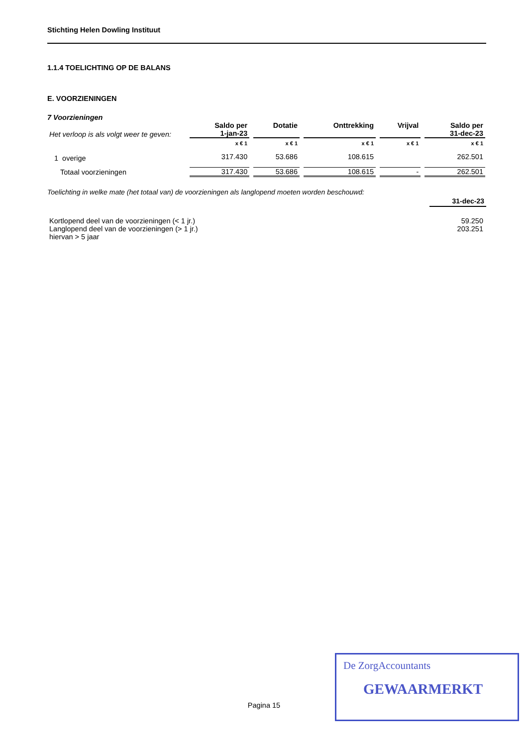Stichting Helen Dowling Instituut
1.1.4 TOELICHTING OP DE BALANS
E. VOORZIENINGEN
7 Voorzieningen
| Het verloop is als volgt weer te geven: | Saldo per 1-jan-23 | Dotatie | Onttrekking | Vrijval | Saldo per 31-dec-23 |
| | x € 1 | x € 1 | x € 1 | x € 1 | x € 1 |
| 1 overige | 317.430 | 53.686 | 108.615 | | 262.501 |
| Totaal voorzieningen | 317.430 | 53.686 | 108.615 | - | 262.501 |
Toelichting in welke mate (het totaal van) de voorzieningen als langlopend moeten worden beschouwd:
31-dec-23
| Kortlopend deel van de voorzieningen (< 1 jr.) | 59.250 |
| Langlopend deel van de voorzieningen (> 1 jr.) | 203.251 |
| hiervan > 5 jaar | |
Pagina 15
De ZorgAccountants
GEWAARMERKT